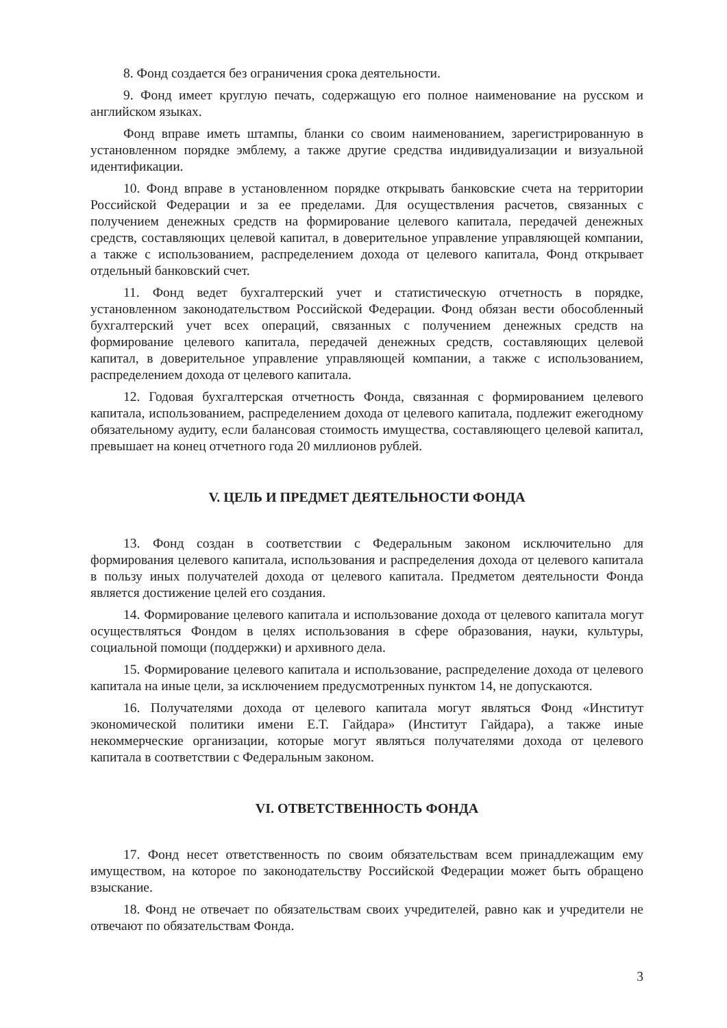8. Фонд создается без ограничения срока деятельности.
9. Фонд имеет круглую печать, содержащую его полное наименование на русском и английском языках.
Фонд вправе иметь штампы, бланки со своим наименованием, зарегистрированную в установленном порядке эмблему, а также другие средства индивидуализации и визуальной идентификации.
10. Фонд вправе в установленном порядке открывать банковские счета на территории Российской Федерации и за ее пределами. Для осуществления расчетов, связанных с получением денежных средств на формирование целевого капитала, передачей денежных средств, составляющих целевой капитал, в доверительное управление управляющей компании, а также с использованием, распределением дохода от целевого капитала, Фонд открывает отдельный банковский счет.
11. Фонд ведет бухгалтерский учет и статистическую отчетность в порядке, установленном законодательством Российской Федерации. Фонд обязан вести обособленный бухгалтерский учет всех операций, связанных с получением денежных средств на формирование целевого капитала, передачей денежных средств, составляющих целевой капитал, в доверительное управление управляющей компании, а также с использованием, распределением дохода от целевого капитала.
12. Годовая бухгалтерская отчетность Фонда, связанная с формированием целевого капитала, использованием, распределением дохода от целевого капитала, подлежит ежегодному обязательному аудиту, если балансовая стоимость имущества, составляющего целевой капитал, превышает на конец отчетного года 20 миллионов рублей.
V. ЦЕЛЬ И ПРЕДМЕТ ДЕЯТЕЛЬНОСТИ ФОНДА
13. Фонд создан в соответствии с Федеральным законом исключительно для формирования целевого капитала, использования и распределения дохода от целевого капитала в пользу иных получателей дохода от целевого капитала. Предметом деятельности Фонда является достижение целей его создания.
14. Формирование целевого капитала и использование дохода от целевого капитала могут осуществляться Фондом в целях использования в сфере образования, науки, культуры, социальной помощи (поддержки) и архивного дела.
15. Формирование целевого капитала и использование, распределение дохода от целевого капитала на иные цели, за исключением предусмотренных пунктом 14, не допускаются.
16. Получателями дохода от целевого капитала могут являться Фонд «Институт экономической политики имени Е.Т. Гайдара» (Институт Гайдара), а также иные некоммерческие организации, которые могут являться получателями дохода от целевого капитала в соответствии с Федеральным законом.
VI. ОТВЕТСТВЕННОСТЬ ФОНДА
17. Фонд несет ответственность по своим обязательствам всем принадлежащим ему имуществом, на которое по законодательству Российской Федерации может быть обращено взыскание.
18. Фонд не отвечает по обязательствам своих учредителей, равно как и учредители не отвечают по обязательствам Фонда.
3